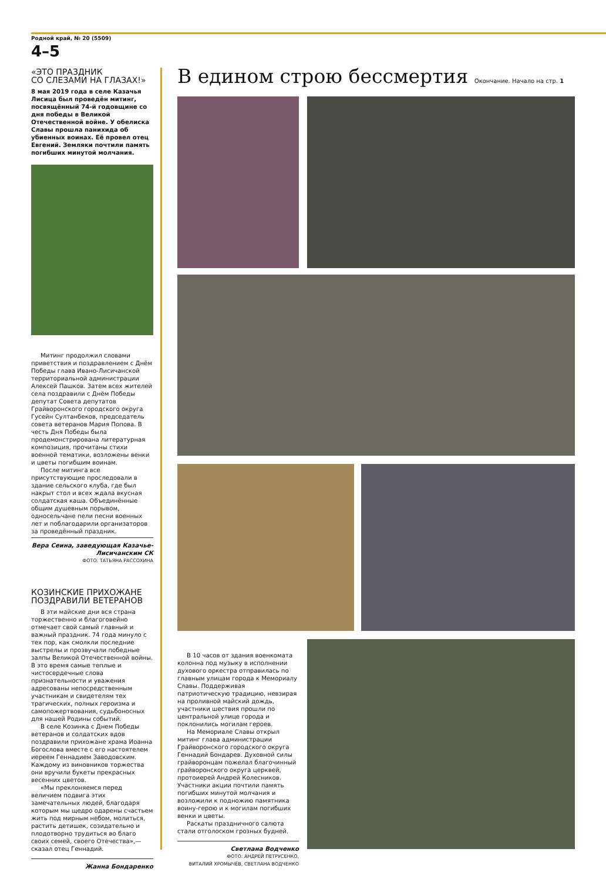Родной край, № 20 (5509)
4–5
«ЭТО ПРАЗДНИК
СО СЛЕЗАМИ НА ГЛАЗАХ!»
8 мая 2019 года в селе Казачья Лисица был проведён митинг, посвящённый 74-й годовщине со дня победы в Великой Отечественной войне. У обелиска Славы прошла панихида об убиенных воинах. Её провел отец Евгений. Земляки почтили память погибших минутой молчания.
Митинг продолжил словами приветствия и поздравлением с Днём Победы глава Ивано-Лисичанской территориальной администрации Алексей Пашков. Затем всех жителей села поздравили с Днём Победы депутат Совета депутатов Грайворонского городского округа Гусейн Султанбеков, председатель совета ветеранов Мария Попова. В честь Дня Победы была продемонстрирована литературная композиция, прочитаны стихи военной тематики, возложены венки и цветы погибшим воинам.
После митинга все присутствующие проследовали в здание сельского клуба, где был накрыт стол и всех ждала вкусная солдатская каша. Объединённые общим душевным порывом, односельчане пели песни военных лет и поблагодарили организаторов за проведённый праздник.
Вера Сеина, заведующая Казачье-Лисичанским СК
ФОТО: ТАТЬЯНА РАССОХИНА
КОЗИНСКИЕ ПРИХОЖАНЕ
ПОЗДРАВИЛИ ВЕТЕРАНОВ
В эти майские дни вся страна торжественно и благоговейно отмечает свой самый главный и важный праздник. 74 года минуло с тех пор, как смолкли последние выстрелы и прозвучали победные залпы Великой Отечественной войны. В это время самые теплые и чистосердечные слова признательности и уважения адресованы непосредственным участникам и свидетелям тех трагических, полных героизма и самопожертвования, судьбоносных для нашей Родины событий.
В селе Козинка с Днем Победы ветеранов и солдатских вдов поздравили прихожане храма Иоанна Богослова вместе с его настоятелем иереем Геннадием Заводовским. Каждому из виновников торжества они вручили букеты прекрасных весенних цветов.
«Мы преклоняемся перед величием подвига этих замечательных людей, благодаря которым мы щедро одарены счастьем жить под мирным небом, молиться, растить детишек, созидательно и плодотворно трудиться во благо своих семей, своего Отечества»,— сказал отец Геннадий.
Жанна Бондаренко
В едином строю бессмертия Окончание. Начало на стр. 1
В 10 часов от здания военкомата колонна под музыку в исполнении духового оркестра отправилась по главным улицам города к Мемориалу Славы. Поддерживая патриотическую традицию, невзирая на проливной майский дождь, участники шествия прошли по центральной улице города и поклонились могилам героев.
На Мемориале Славы открыл митинг глава администрации Грайворонского городского округа Геннадий Бондарев. Духовной силы грайворонцам пожелал благочинный грайворонского округа церквей, протоиерей Андрей Колесников. Участники акции почтили память погибших минутой молчания и возложили к подножию памятника воину-герою и к могилам погибших венки и цветы.
Раскаты праздничного салюта стали отголоском грозных будней.
Светлана Водченко
ФОТО: АНДРЕЙ ПЕТРУСЕНКО,
ВИТАЛИЙ ХРОМЫЧЁВ, СВЕТЛАНА ВОДЧЕНКО